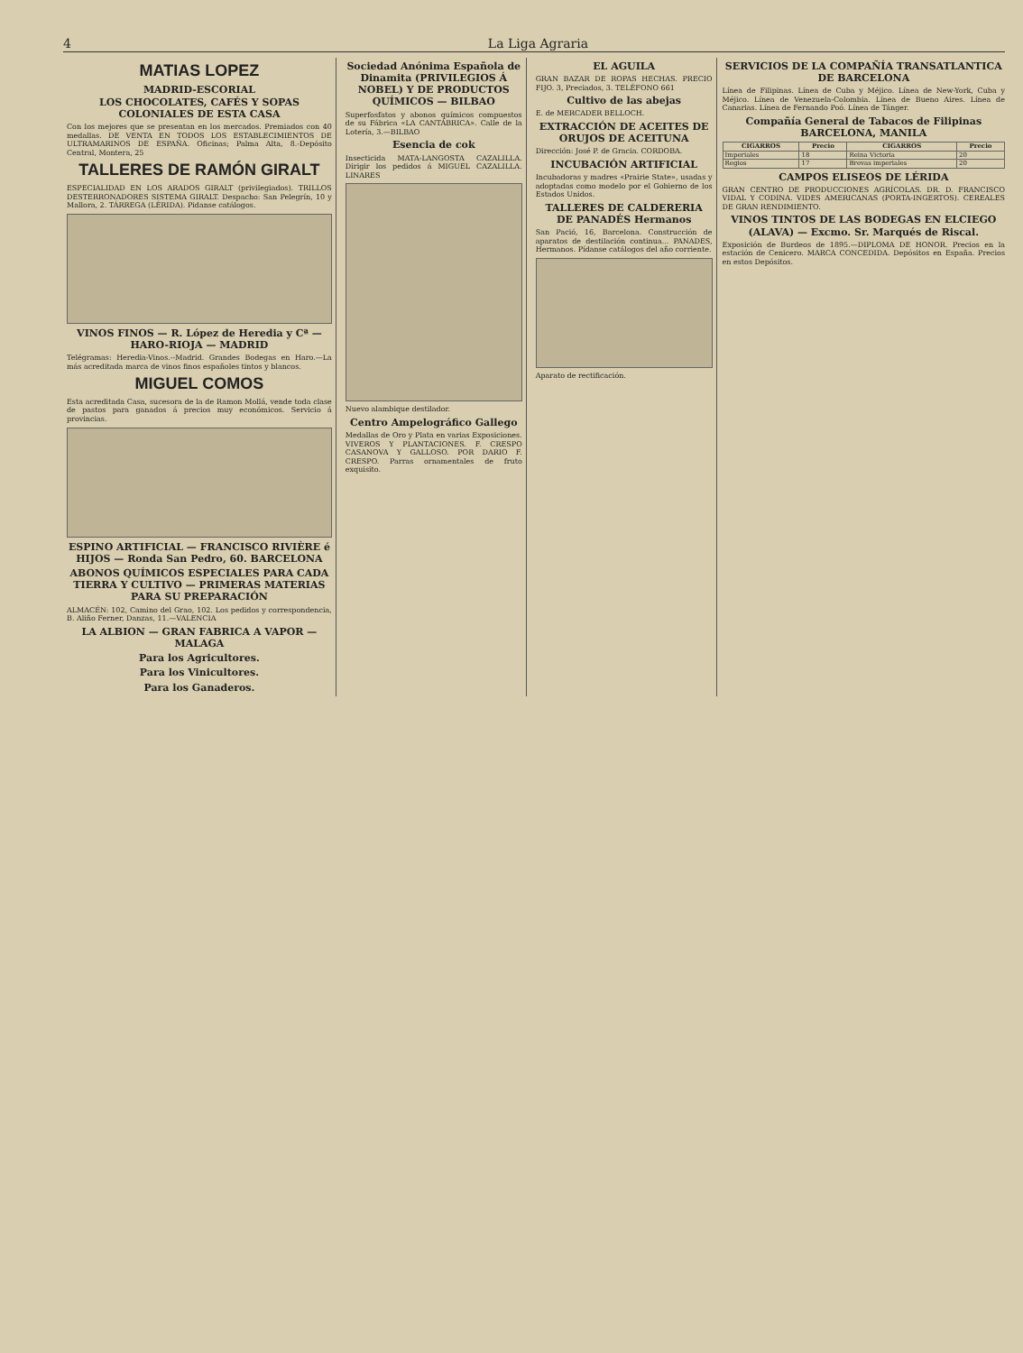4 La Liga Agraria
MATIAS LOPEZ
MADRID-ESCORIAL
LOS CHOCOLATES, CAFÉS Y SOPAS COLONIALES DE ESTA CASA
Con los mejores que se presentan en los mercados. Premiados con 40 medallas. DE VENTA EN TODOS LOS ESTABLECIMIENTOS DE ULTRAMARINOS DE ESPAÑA. Oficinas; Palma Alta, 8.-Depósito Central, Montera, 25
TALLERES DE RAMÓN GIRALT
ESPECIALIDAD EN LOS ARADOS GIRALT (privilegiados). TRILLOS DESTERRONADORES SISTEMA GIRALT. Despacho: San Pelegrín, 10 y Mallora, 2. TÁRREGA (LÉRIDA). Pidanse catálogos.
VINOS FINOS — R. López de Heredia y Cª — HARO-RIOJA — MADRID
Telégramas: Heredia-Vinos.--Madrid. Grandes Bodegas en Haro.—La más acreditada marca de vinos finos españoles tintos y blancos.
MIGUEL COMOS
Esta acreditada Casa, sucesora de la de Ramon Mollá, vende toda clase de pastos para ganados á precios muy económicos. Servicio á provincias.
ESPINO ARTIFICIAL — FRANCISCO RIVIÈRE é HIJOS — Ronda San Pedro, 60. BARCELONA
ABONOS QUÍMICOS ESPECIALES PARA CADA TIERRA Y CULTIVO — PRIMERAS MATERIAS PARA SU PREPARACIÓN
ALMACÉN: 102, Camino del Grao, 102. Los pedidos y correspondencia, B. Aliño Ferner, Danzas, 11.—VALENCIA
LA ALBION — GRAN FABRICA A VAPOR — MALAGA
Para los Agricultores.
Para los Vinicultores.
Para los Ganaderos.
Sociedad Anónima Española de Dinamita (PRIVILEGIOS Á NOBEL) Y DE PRODUCTOS QUÍMICOS — BILBAO
Superfosfatos y abonos químicos compuestos de su Fábrica «LA CANTÁBRICA». Calle de la Lotería, 3.—BILBAO
Esencia de cok
Insecticida MATA-LANGOSTA CAZALILLA. Dirigir los pedidos á MIGUEL CAZALILLA. LINARES
Nuevo alambique destilador.
Centro Ampelográfico Gallego
Medallas de Oro y Plata en varias Exposiciones. VIVEROS Y PLANTACIONES. F. CRESPO CASANOVA Y GALLOSO. POR DARIO F. CRESPO. Parras ornamentales de fruto exquisito.
EL AGUILA
GRAN BAZAR DE ROPAS HECHAS. PRECIO FIJO. 3, Preciados, 3. TELÉFONO 661
Cultivo de las abejas
E. de MERCADER BELLOCH.
EXTRACCIÓN DE ACEITES DE ORUJOS DE ACEITUNA
Dirección: José P. de Gracia. CORDOBA.
INCUBACIÓN ARTIFICIAL
Incubadoras y madres «Prairie State», usadas y adoptadas como modelo por el Gobierno de los Estados Unidos.
TALLERES DE CALDERERIA DE PANADÉS Hermanos
San Pació, 16, Barcelona. Construcción de aparatos de destilación continua... PANADES, Hermanos. Pídanse catálogos del año corriente.
Aparato de rectificación.
SERVICIOS DE LA COMPAÑÍA TRANSATLANTICA DE BARCELONA
Línea de Filipinas. Línea de Cuba y Méjico. Línea de New-York, Cuba y Méjico. Línea de Venezuela-Colombia. Línea de Bueno Aires. Línea de Canarias. Línea de Fernando Poó. Línea de Tánger.
Compañía General de Tabacos de Filipinas
BARCELONA, MANILA
| CIGARROS | Precio | CIGARROS | Precio |
| --- | --- | --- | --- |
| Imperiales | 18 | Reina Victoria | 20 |
| Regios | 17 | Brevas imperiales | 20 |
CAMPOS ELISEOS DE LÉRIDA
GRAN CENTRO DE PRODUCCIONES AGRÍCOLAS. DR. D. FRANCISCO VIDAL Y CODINA. VIDES AMERICANAS (PORTA-INGERTOS). CEREALES DE GRAN RENDIMIENTO.
VINOS TINTOS DE LAS BODEGAS EN ELCIEGO (ALAVA) — Excmo. Sr. Marqués de Riscal.
Exposición de Burdeos de 1895.—DIPLOMA DE HONOR. Precios en la estación de Cenicero. MARCA CONCEDIDA. Depósitos en España. Precios en estos Depósitos.